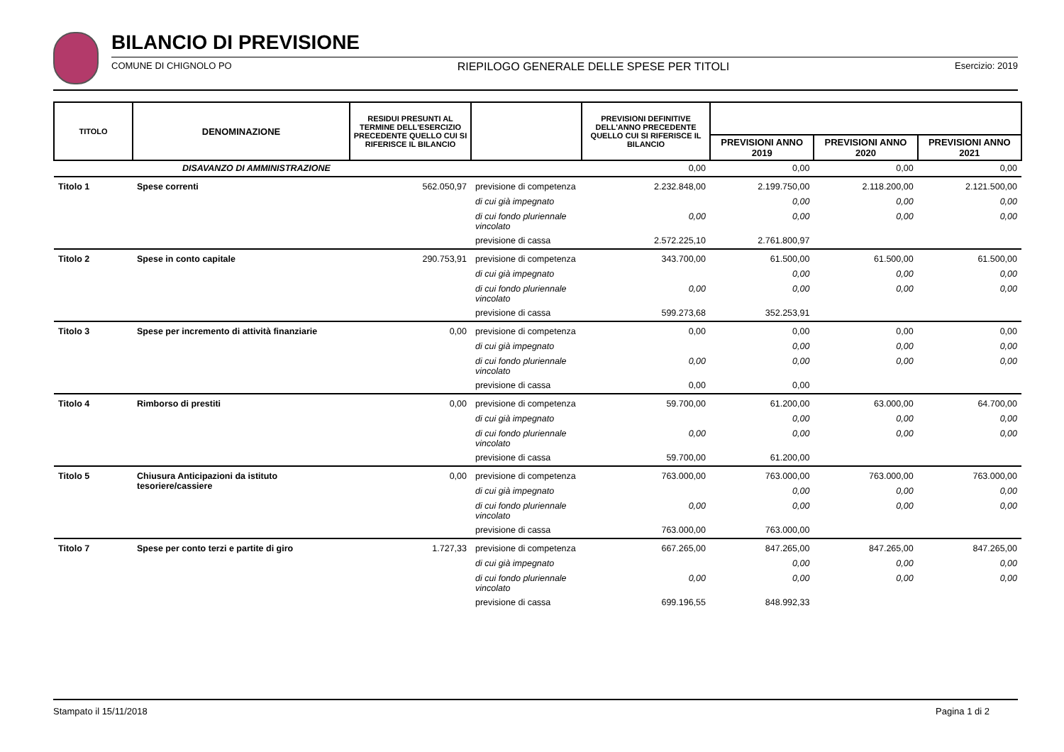BILANCIO DI PREVISIONE
COMUNE DI CHIGNOLO PO RIEPILOGO GENERALE DELLE SPESE PER TITOLI Esercizio: 2019
| TITOLO | DENOMINAZIONE | RESIDUI PRESUNTI AL TERMINE DELL'ESERCIZIO PRECEDENTE QUELLO CUI SI RIFERISCE IL BILANCIO | | PREVISIONI DEFINITIVE DELL'ANNO PRECEDENTE QUELLO CUI SI RIFERISCE IL BILANCIO | | | |
| --- | --- | --- | --- | --- | --- | --- | --- |
| | | | | | PREVISIONI ANNO 2019 | PREVISIONI ANNO 2020 | PREVISIONI ANNO 2021 |
| | DISAVANZO DI AMMINISTRAZIONE | | | 0,00 | 0,00 | 0,00 | 0,00 |
| Titolo 1 | Spese correnti | 562.050,97 | previsione di competenza | 2.232.848,00 | 2.199.750,00 | 2.118.200,00 | 2.121.500,00 |
| | | | di cui già impegnato | | 0,00 | 0,00 | 0,00 |
| | | | di cui fondo pluriennale vincolato | 0,00 | 0,00 | 0,00 | 0,00 |
| | | | previsione di cassa | 2.572.225,10 | 2.761.800,97 | | |
| Titolo 2 | Spese in conto capitale | 290.753,91 | previsione di competenza | 343.700,00 | 61.500,00 | 61.500,00 | 61.500,00 |
| | | | di cui già impegnato | | 0,00 | 0,00 | 0,00 |
| | | | di cui fondo pluriennale vincolato | 0,00 | 0,00 | 0,00 | 0,00 |
| | | | previsione di cassa | 599.273,68 | 352.253,91 | | |
| Titolo 3 | Spese per incremento di attività finanziarie | 0,00 | previsione di competenza | 0,00 | 0,00 | 0,00 | 0,00 |
| | | | di cui già impegnato | | 0,00 | 0,00 | 0,00 |
| | | | di cui fondo pluriennale vincolato | 0,00 | 0,00 | 0,00 | 0,00 |
| | | | previsione di cassa | 0,00 | 0,00 | | |
| Titolo 4 | Rimborso di prestiti | 0,00 | previsione di competenza | 59.700,00 | 61.200,00 | 63.000,00 | 64.700,00 |
| | | | di cui già impegnato | | 0,00 | 0,00 | 0,00 |
| | | | di cui fondo pluriennale vincolato | 0,00 | 0,00 | 0,00 | 0,00 |
| | | | previsione di cassa | 59.700,00 | 61.200,00 | | |
| Titolo 5 | Chiusura Anticipazioni da istituto tesoriere/cassiere | 0,00 | previsione di competenza | 763.000,00 | 763.000,00 | 763.000,00 | 763.000,00 |
| | | | di cui già impegnato | | 0,00 | 0,00 | 0,00 |
| | | | di cui fondo pluriennale vincolato | 0,00 | 0,00 | 0,00 | 0,00 |
| | | | previsione di cassa | 763.000,00 | 763.000,00 | | |
| Titolo 7 | Spese per conto terzi e partite di giro | 1.727,33 | previsione di competenza | 667.265,00 | 847.265,00 | 847.265,00 | 847.265,00 |
| | | | di cui già impegnato | | 0,00 | 0,00 | 0,00 |
| | | | di cui fondo pluriennale vincolato | 0,00 | 0,00 | 0,00 | 0,00 |
| | | | previsione di cassa | 699.196,55 | 848.992,33 | | |
Stampato il 15/11/2018 Pagina 1 di 2